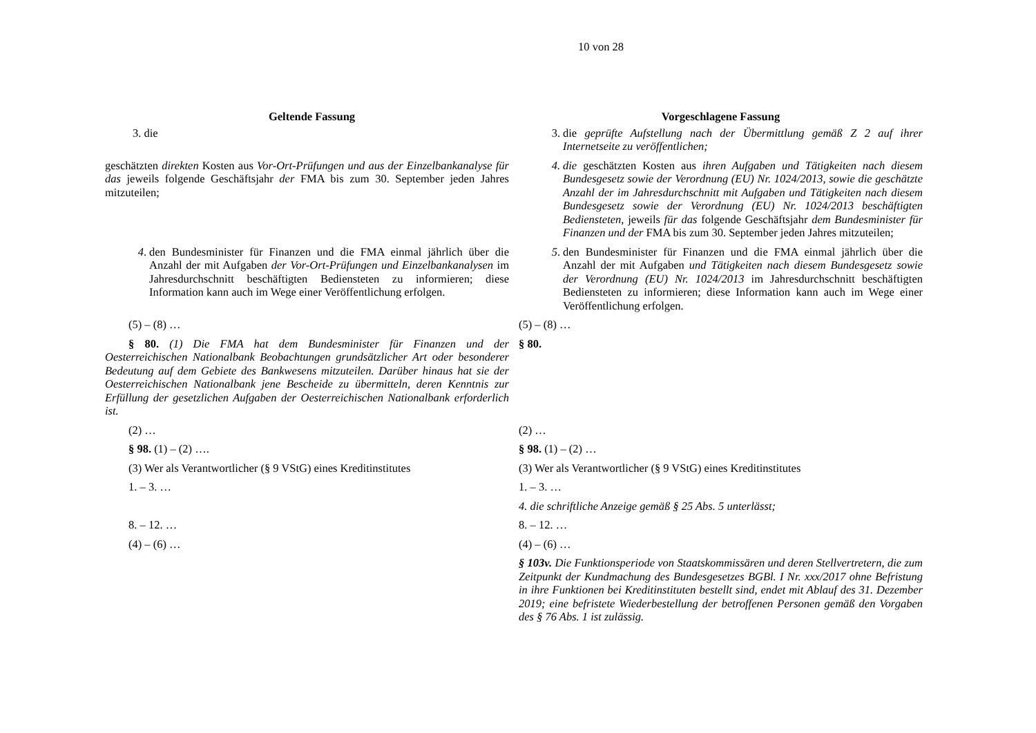10 von 28
| Geltende Fassung | Vorgeschlagene Fassung |
| --- | --- |
| 3. die | 3. die geprüfte Aufstellung nach der Übermittlung gemäß Z 2 auf ihrer Internetseite zu veröffentlichen; |
| geschätzten direkten Kosten aus Vor-Ort-Prüfungen und aus der Einzelbankanalyse für das jeweils folgende Geschäftsjahr der FMA bis zum 30. September jeden Jahres mitzuteilen; | 4. die geschätzten Kosten aus ihren Aufgaben und Tätigkeiten nach diesem Bundesgesetz sowie der Verordnung (EU) Nr. 1024/2013, sowie die geschätzte Anzahl der im Jahresdurchschnitt mit Aufgaben und Tätigkeiten nach diesem Bundesgesetz sowie der Verordnung (EU) Nr. 1024/2013 beschäftigten Bediensteten, jeweils für das folgende Geschäftsjahr dem Bundesminister für Finanzen und der FMA bis zum 30. September jeden Jahres mitzuteilen; |
| 4 . den Bundesminister für Finanzen und die FMA einmal jährlich über die Anzahl der mit Aufgaben der Vor-Ort-Prüfungen und Einzelbankanalysen im Jahresdurchschnitt beschäftigten Bediensteten zu informieren; diese Information kann auch im Wege einer Veröffentlichung erfolgen. | 5 . den Bundesminister für Finanzen und die FMA einmal jährlich über die Anzahl der mit Aufgaben und Tätigkeiten nach diesem Bundesgesetz sowie der Verordnung (EU) Nr. 1024/2013 im Jahresdurchschnitt beschäftigten Bediensteten zu informieren; diese Information kann auch im Wege einer Veröffentlichung erfolgen. |
| (5) – (8) … | (5) – (8) … |
| § 80. (1) Die FMA hat dem Bundesminister für Finanzen und der Oesterreichischen Nationalbank Beobachtungen grundsätzlicher Art oder besonderer Bedeutung auf dem Gebiete des Bankwesens mitzuteilen. Darüber hinaus hat sie der Oesterreichischen Nationalbank jene Bescheide zu übermitteln, deren Kenntnis zur Erfüllung der gesetzlichen Aufgaben der Oesterreichischen Nationalbank erforderlich ist. | § 80. |
| (2) … | (2) … |
| § 98. (1) – (2) …. | § 98. (1) – (2) … |
| (3) Wer als Verantwortlicher (§ 9 VStG) eines Kreditinstitutes | (3) Wer als Verantwortlicher (§ 9 VStG) eines Kreditinstitutes |
| 1. – 3. … | 1. – 3. … |
| | 4. die schriftliche Anzeige gemäß § 25 Abs. 5 unterlässt; |
| 8. – 12. … | 8. – 12. … |
| (4) – (6) … | (4) – (6) … |
| | § 103v. Die Funktionsperiode von Staatskommissären und deren Stellvertretern, die zum Zeitpunkt der Kundmachung des Bundesgesetzes BGBl. I Nr. xxx/2017 ohne Befristung in ihre Funktionen bei Kreditinstituten bestellt sind, endet mit Ablauf des 31. Dezember 2019; eine befristete Wiederbestellung der betroffenen Personen gemäß den Vorgaben des § 76 Abs. 1 ist zulässig. |